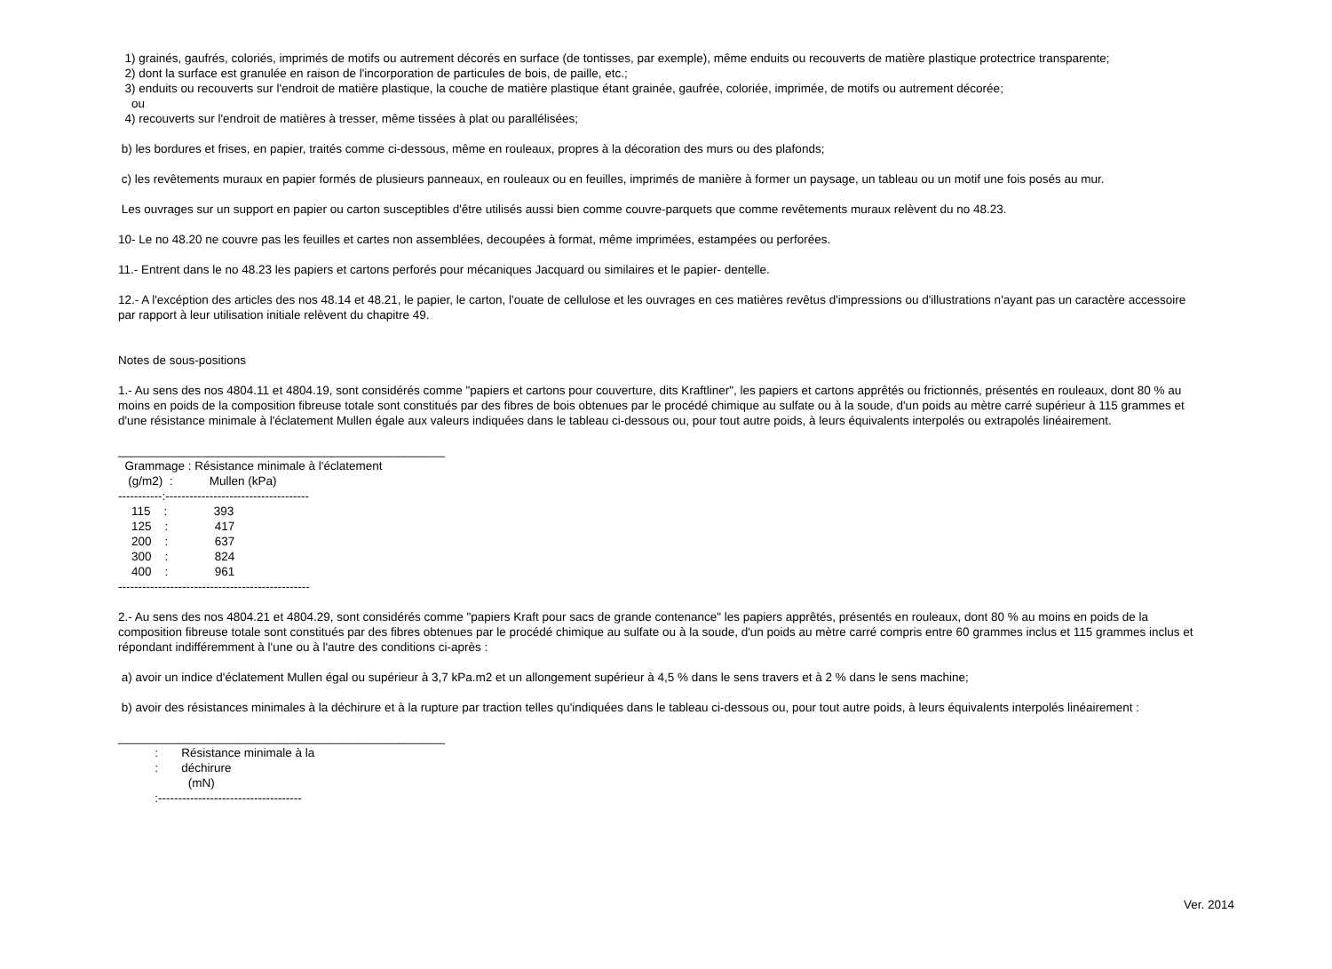1) grainés, gaufrés, coloriés, imprimés de motifs ou autrement décorés en surface (de tontisses, par exemple), même enduits ou recouverts de matière plastique protectrice transparente;
2) dont la surface est granulée en raison de l'incorporation de particules de bois, de paille, etc.;
3) enduits ou recouverts sur l'endroit de matière plastique, la couche de matière plastique étant grainée, gaufrée, coloriée, imprimée, de motifs ou autrement décorée;
ou
4) recouverts sur l'endroit de matières à tresser, même tissées à plat ou parallélisées;
b) les bordures et frises, en papier, traités comme ci-dessous, même en rouleaux, propres à la décoration des murs ou des plafonds;
c) les revêtements muraux en papier formés de plusieurs panneaux, en rouleaux ou en feuilles, imprimés de manière à former un paysage, un tableau ou un motif une fois posés au mur.
Les ouvrages sur un support en papier ou carton susceptibles d'être utilisés aussi bien comme couvre-parquets que comme revêtements muraux relèvent du no 48.23.
10- Le no 48.20 ne couvre pas les feuilles et cartes non assemblées, decoupées à format, même imprimées, estampées ou perforées.
11.- Entrent dans le no 48.23 les papiers et cartons perforés pour mécaniques Jacquard ou similaires et le papier- dentelle.
12.- A l'excéption des articles des nos 48.14 et 48.21, le papier, le carton, l'ouate de cellulose et les ouvrages en ces matières revêtus d'impressions ou d'illustrations n'ayant pas un caractère accessoire par rapport à leur utilisation initiale relèvent du chapitre 49.
Notes de sous-positions
1.- Au sens des nos 4804.11 et 4804.19, sont considérés comme "papiers et cartons pour couverture, dits Kraftliner", les papiers et cartons apprêtés ou frictionnés, présentés en rouleaux, dont 80 % au moins en poids de la composition fibreuse totale sont constitués par des fibres de bois obtenues par le procédé chimique au sulfate ou à la soude, d'un poids au mètre carré supérieur à 115 grammes et d'une résistance minimale à l'éclatement Mullen égale aux valeurs indiquées dans le tableau ci-dessous ou, pour tout autre poids, à leurs équivalents interpolés ou extrapolés linéairement.
_________________________________________________
  Grammage : Résistance minimale à l'éclatement
   (g/m2)  :           Mullen (kPa)
-----------:------------------------------------
    115    :              393
    125    :              417
    200    :              637
    300    :              824
    400    :              961
------------------------------------------------
2.- Au sens des nos 4804.21 et 4804.29, sont considérés comme "papiers Kraft pour sacs de grande contenance" les papiers apprêtés, présentés en rouleaux, dont 80 % au moins en poids de la composition fibreuse totale sont constitués par des fibres obtenues par le procédé chimique au sulfate ou à la soude, d'un poids au mètre carré compris entre 60 grammes inclus et 115 grammes inclus et répondant indifféremment à l'une ou à l'autre des conditions ci-après :
a) avoir un indice d'éclatement Mullen égal ou supérieur à 3,7 kPa.m2 et un allongement supérieur à 4,5 % dans le sens travers et à 2 % dans le sens machine;
b) avoir des résistances minimales à la déchirure et à la rupture par traction telles qu'indiquées dans le tableau ci-dessous ou, pour tout autre poids, à leurs équivalents interpolés linéairement :
_________________________________________________
           :       Résistance minimale à la
           :       déchirure
                     (mN)
           :------------------------------------
Ver. 2014